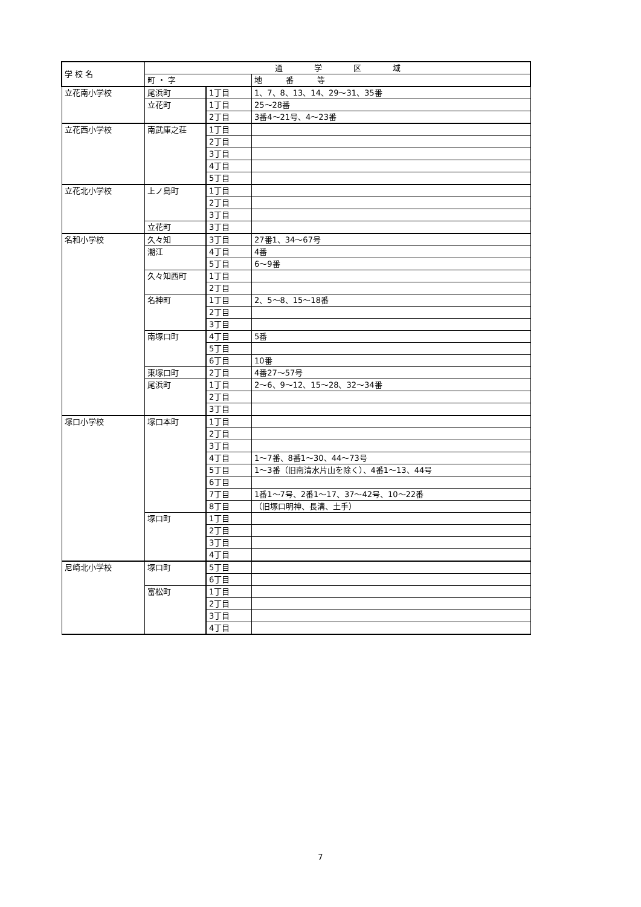| 学 校 名 | 通 学 区 域 | | |
| --- | --- | --- | --- |
| | 町 ・ 字 | | 地 番 等 |
| 立花南小学校 | 尾浜町 | 1丁目 | 1、7、8、13、14、29～31、35番 |
| | 立花町 | 1丁目 | 25～28番 |
| | | 2丁目 | 3番4～21号、4～23番 |
| 立花西小学校 | 南武庫之荘 | 1丁目 | |
| | | 2丁目 | |
| | | 3丁目 | |
| | | 4丁目 | |
| | | 5丁目 | |
| 立花北小学校 | 上ノ島町 | 1丁目 | |
| | | 2丁目 | |
| | | 3丁目 | |
| | 立花町 | 3丁目 | |
| 名和小学校 | 久々知 | 3丁目 | 27番1、34～67号 |
| | 潮江 | 4丁目 | 4番 |
| | | 5丁目 | 6～9番 |
| | 久々知西町 | 1丁目 | |
| | | 2丁目 | |
| | 名神町 | 1丁目 | 2、5～8、15～18番 |
| | | 2丁目 | |
| | | 3丁目 | |
| | 南塚口町 | 4丁目 | 5番 |
| | | 5丁目 | |
| | | 6丁目 | 10番 |
| | 東塚口町 | 2丁目 | 4番27～57号 |
| | 尾浜町 | 1丁目 | 2～6、9～12、15～28、32～34番 |
| | | 2丁目 | |
| | | 3丁目 | |
| 塚口小学校 | 塚口本町 | 1丁目 | |
| | | 2丁目 | |
| | | 3丁目 | |
| | | 4丁目 | 1～7番、8番1～30、44～73号 |
| | | 5丁目 | 1～3番（旧南清水片山を除く）、4番1～13、44号 |
| | | 6丁目 | |
| | | 7丁目 | 1番1～7号、2番1～17、37～42号、10～22番 |
| | | 8丁目 | （旧塚口明神、長溝、土手） |
| | 塚口町 | 1丁目 | |
| | | 2丁目 | |
| | | 3丁目 | |
| | | 4丁目 | |
| 尼崎北小学校 | 塚口町 | 5丁目 | |
| | | 6丁目 | |
| | 富松町 | 1丁目 | |
| | | 2丁目 | |
| | | 3丁目 | |
| | | 4丁目 | |
7